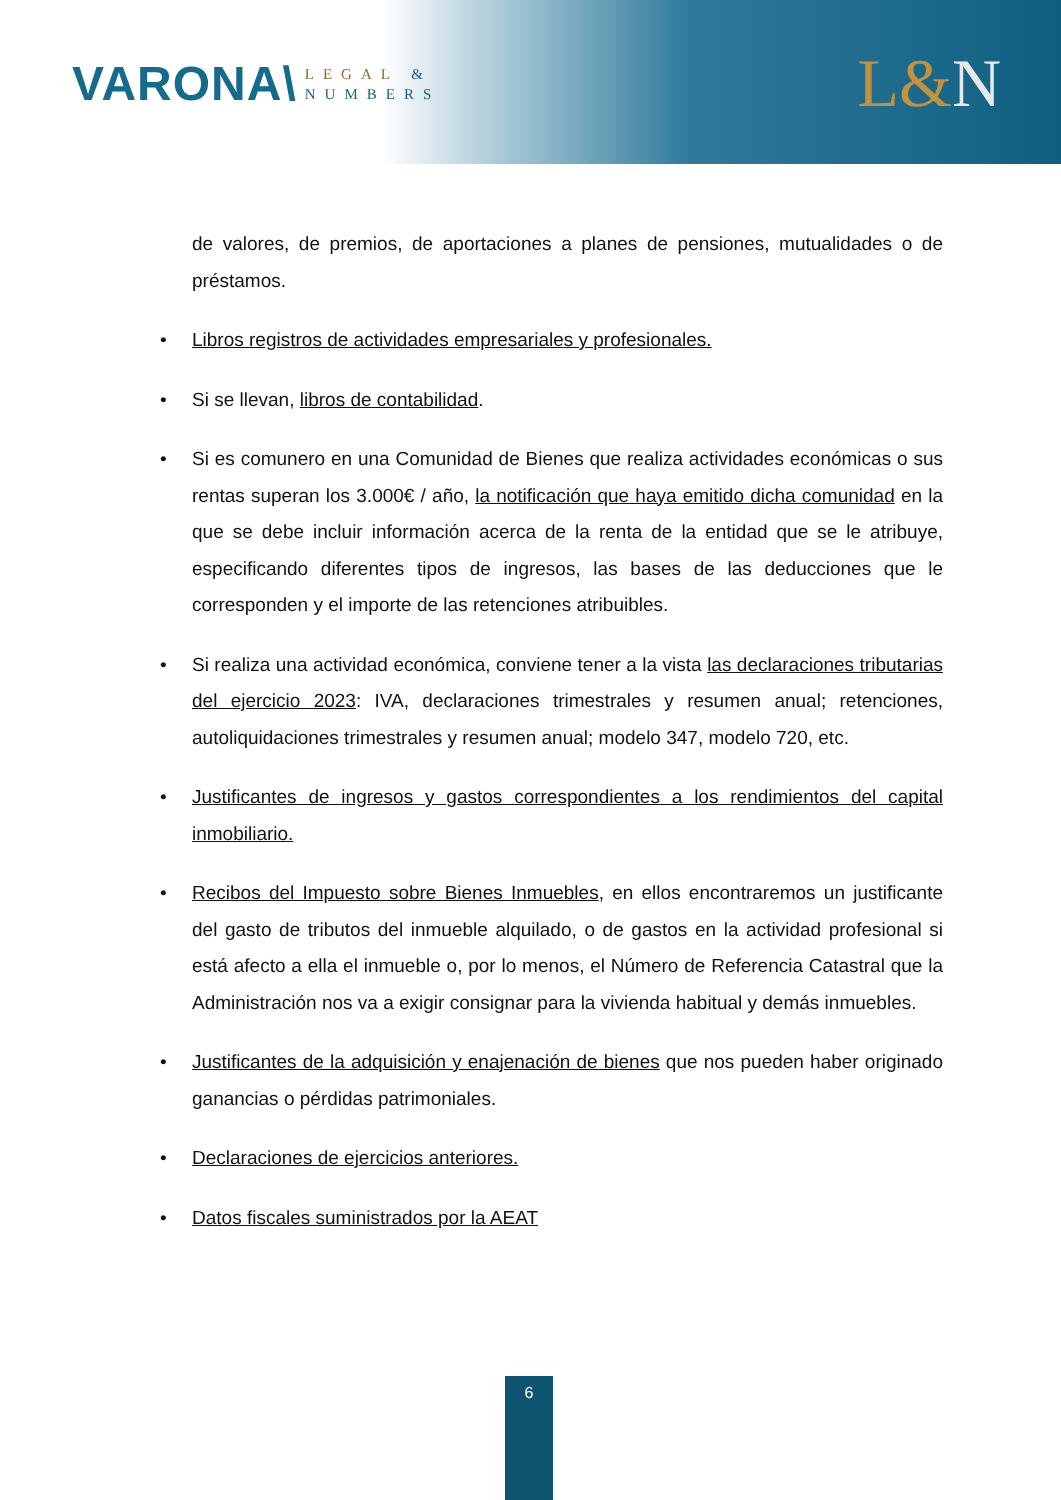VARONA\
LEGAL &
NUMBERS
L&N
de valores, de premios, de aportaciones a planes de pensiones, mutualidades o de préstamos.
• Libros registros de actividades empresariales y profesionales.
• Si se llevan, libros de contabilidad.
• Si es comunero en una Comunidad de Bienes que realiza actividades económicas o sus rentas superan los 3.000€ / año, la notificación que haya emitido dicha comunidad en la que se debe incluir información acerca de la renta de la entidad que se le atribuye, especificando diferentes tipos de ingresos, las bases de las deducciones que le corresponden y el importe de las retenciones atribuibles.
• Si realiza una actividad económica, conviene tener a la vista las declaraciones tributarias del ejercicio 2023: IVA, declaraciones trimestrales y resumen anual; retenciones, autoliquidaciones trimestrales y resumen anual; modelo 347, modelo 720, etc.
• Justificantes de ingresos y gastos correspondientes a los rendimientos del capital inmobiliario.
• Recibos del Impuesto sobre Bienes Inmuebles, en ellos encontraremos un justificante del gasto de tributos del inmueble alquilado, o de gastos en la actividad profesional si está afecto a ella el inmueble o, por lo menos, el Número de Referencia Catastral que la Administración nos va a exigir consignar para la vivienda habitual y demás inmuebles.
• Justificantes de la adquisición y enajenación de bienes que nos pueden haber originado ganancias o pérdidas patrimoniales.
• Declaraciones de ejercicios anteriores.
• Datos fiscales suministrados por la AEAT
6